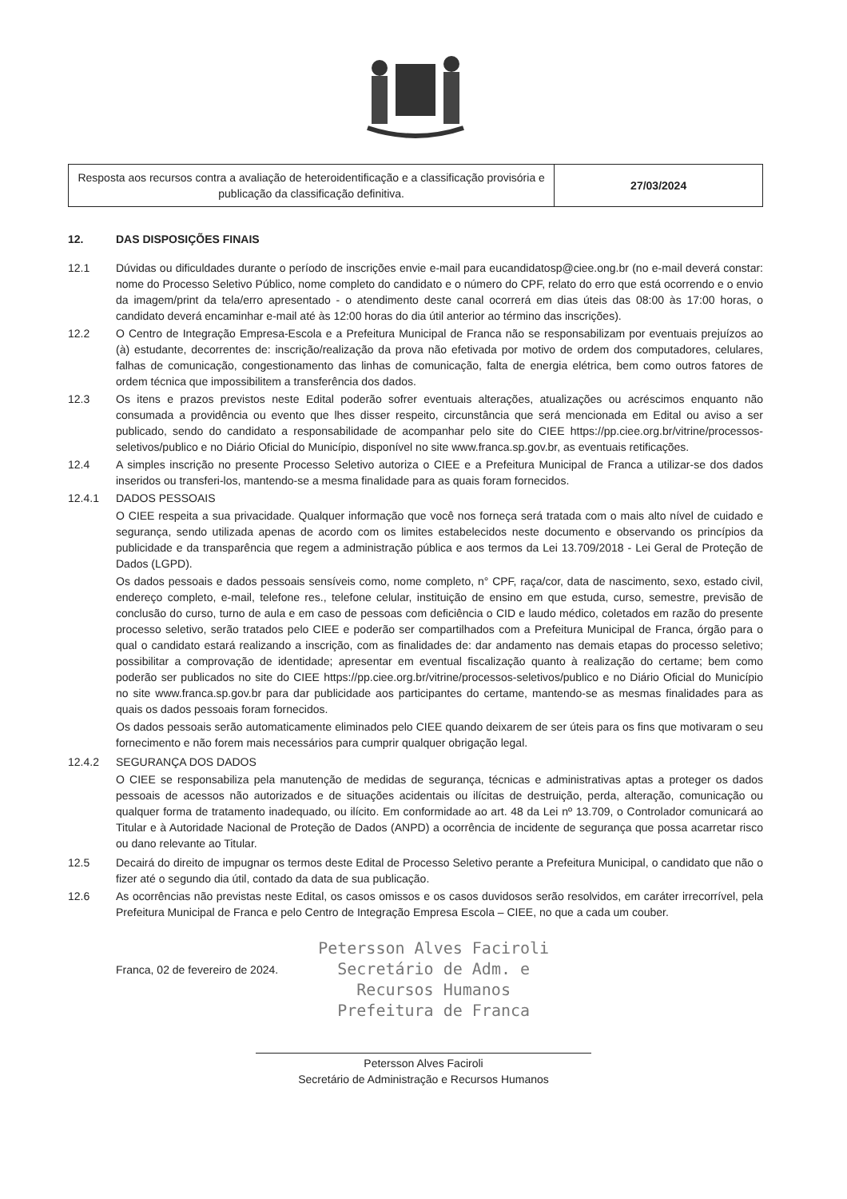| Resposta aos recursos contra a avaliação de heteroidentificação e a classificação provisória e publicação da classificação definitiva. | 27/03/2024 |
12. DAS DISPOSIÇÕES FINAIS
12.1 Dúvidas ou dificuldades durante o período de inscrições envie e-mail para eucandidatosp@ciee.ong.br (no e-mail deverá constar: nome do Processo Seletivo Público, nome completo do candidato e o número do CPF, relato do erro que está ocorrendo e o envio da imagem/print da tela/erro apresentado - o atendimento deste canal ocorrerá em dias úteis das 08:00 às 17:00 horas, o candidato deverá encaminhar e-mail até às 12:00 horas do dia útil anterior ao término das inscrições).
12.2 O Centro de Integração Empresa-Escola e a Prefeitura Municipal de Franca não se responsabilizam por eventuais prejuízos ao (à) estudante, decorrentes de: inscrição/realização da prova não efetivada por motivo de ordem dos computadores, celulares, falhas de comunicação, congestionamento das linhas de comunicação, falta de energia elétrica, bem como outros fatores de ordem técnica que impossibilitem a transferência dos dados.
12.3 Os itens e prazos previstos neste Edital poderão sofrer eventuais alterações, atualizações ou acréscimos enquanto não consumada a providência ou evento que lhes disser respeito, circunstância que será mencionada em Edital ou aviso a ser publicado, sendo do candidato a responsabilidade de acompanhar pelo site do CIEE https://pp.ciee.org.br/vitrine/processos-seletivos/publico e no Diário Oficial do Município, disponível no site www.franca.sp.gov.br, as eventuais retificações.
12.4 A simples inscrição no presente Processo Seletivo autoriza o CIEE e a Prefeitura Municipal de Franca a utilizar-se dos dados inseridos ou transferi-los, mantendo-se a mesma finalidade para as quais foram fornecidos.
12.4.1 DADOS PESSOAIS
O CIEE respeita a sua privacidade. Qualquer informação que você nos forneça será tratada com o mais alto nível de cuidado e segurança, sendo utilizada apenas de acordo com os limites estabelecidos neste documento e observando os princípios da publicidade e da transparência que regem a administração pública e aos termos da Lei 13.709/2018 - Lei Geral de Proteção de Dados (LGPD).
Os dados pessoais e dados pessoais sensíveis como, nome completo, n° CPF, raça/cor, data de nascimento, sexo, estado civil, endereço completo, e-mail, telefone res., telefone celular, instituição de ensino em que estuda, curso, semestre, previsão de conclusão do curso, turno de aula e em caso de pessoas com deficiência o CID e laudo médico, coletados em razão do presente processo seletivo, serão tratados pelo CIEE e poderão ser compartilhados com a Prefeitura Municipal de Franca, órgão para o qual o candidato estará realizando a inscrição, com as finalidades de: dar andamento nas demais etapas do processo seletivo; possibilitar a comprovação de identidade; apresentar em eventual fiscalização quanto à realização do certame; bem como poderão ser publicados no site do CIEE https://pp.ciee.org.br/vitrine/processos-seletivos/publico e no Diário Oficial do Município no site www.franca.sp.gov.br para dar publicidade aos participantes do certame, mantendo-se as mesmas finalidades para as quais os dados pessoais foram fornecidos.
Os dados pessoais serão automaticamente eliminados pelo CIEE quando deixarem de ser úteis para os fins que motivaram o seu fornecimento e não forem mais necessários para cumprir qualquer obrigação legal.
12.4.2 SEGURANÇA DOS DADOS
O CIEE se responsabiliza pela manutenção de medidas de segurança, técnicas e administrativas aptas a proteger os dados pessoais de acessos não autorizados e de situações acidentais ou ilícitas de destruição, perda, alteração, comunicação ou qualquer forma de tratamento inadequado, ou ilícito. Em conformidade ao art. 48 da Lei nº 13.709, o Controlador comunicará ao Titular e à Autoridade Nacional de Proteção de Dados (ANPD) a ocorrência de incidente de segurança que possa acarretar risco ou dano relevante ao Titular.
12.5 Decairá do direito de impugnar os termos deste Edital de Processo Seletivo perante a Prefeitura Municipal, o candidato que não o fizer até o segundo dia útil, contado da data de sua publicação.
12.6 As ocorrências não previstas neste Edital, os casos omissos e os casos duvidosos serão resolvidos, em caráter irrecorrível, pela Prefeitura Municipal de Franca e pelo Centro de Integração Empresa Escola – CIEE, no que a cada um couber.
Franca, 02 de fevereiro de 2024.
Petersson Alves Faciroli
Secretário de Adm. e
Recursos Humanos
Prefeitura de Franca
Petersson Alves Faciroli
Secretário de Administração e Recursos Humanos